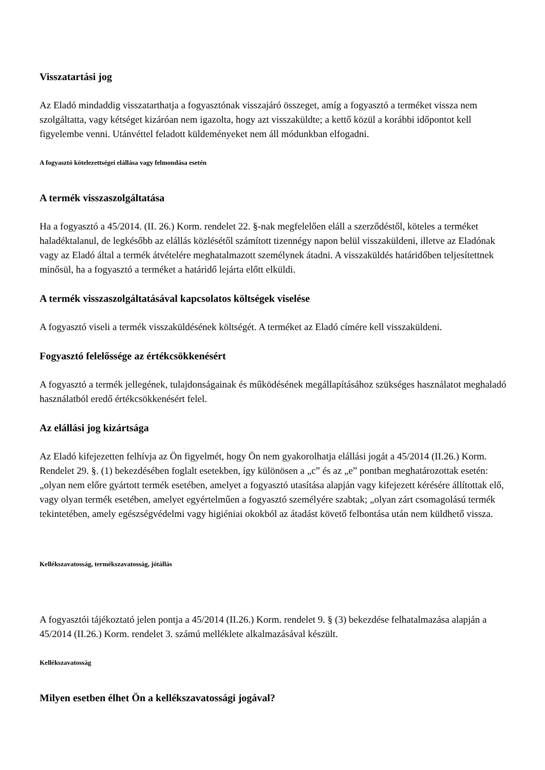Visszatartási jog
Az Eladó mindaddig visszatarthatja a fogyasztónak visszajáró összeget, amíg a fogyasztó a terméket vissza nem szolgáltatta, vagy kétséget kizáróan nem igazolta, hogy azt visszaküldte; a kettő közül a korábbi időpontot kell figyelembe venni. Utánvéttel feladott küldeményeket nem áll módunkban elfogadni.
A fogyasztó kötelezettségei elállása vagy felmondása esetén
A termék visszaszolgáltatása
Ha a fogyasztó a 45/2014. (II. 26.) Korm. rendelet 22. §-nak megfelelően eláll a szerződéstől, köteles a terméket haladéktalanul, de legkésőbb az elállás közlésétől számított tizennégy napon belül visszaküldeni, illetve az Eladónak vagy az Eladó által a termék átvételére meghatalmazott személynek átadni. A visszaküldés határidőben teljesítettnek minősül, ha a fogyasztó a terméket a határidő lejárta előtt elküldi.
A termék visszaszolgáltatásával kapcsolatos költségek viselése
A fogyasztó viseli a termék visszaküldésének költségét. A terméket az Eladó címére kell visszaküldeni.
Fogyasztó felelőssége az értékcsökkenésért
A fogyasztó a termék jellegének, tulajdonságainak és működésének megállapításához szükséges használatot meghaladó használatból eredő értékcsökkenésért felel.
Az elállási jog kizártsága
Az Eladó kifejezetten felhívja az Ön figyelmét, hogy Ön nem gyakorolhatja elállási jogát a 45/2014 (II.26.) Korm. Rendelet 29. §. (1) bekezdésében foglalt esetekben, így különösen a „c” és az „e” pontban meghatározottak esetén: „olyan nem előre gyártott termék esetében, amelyet a fogyasztó utasítása alapján vagy kifejezett kérésére állítottak elő, vagy olyan termék esetében, amelyet egyértelműen a fogyasztó személyére szabtak; „olyan zárt csomagolású termék tekintetében, amely egészségvédelmi vagy higiéniai okokból az átadást követő felbontása után nem küldhető vissza.
Kellékszavatosság, termékszavatosság, jótállás
A fogyasztói tájékoztató jelen pontja a 45/2014 (II.26.) Korm. rendelet 9. § (3) bekezdése felhatalmazása alapján a 45/2014 (II.26.) Korm. rendelet 3. számú melléklete alkalmazásával készült.
Kellékszavatosság
Milyen esetben élhet Ön a kellékszavatossági jogával?